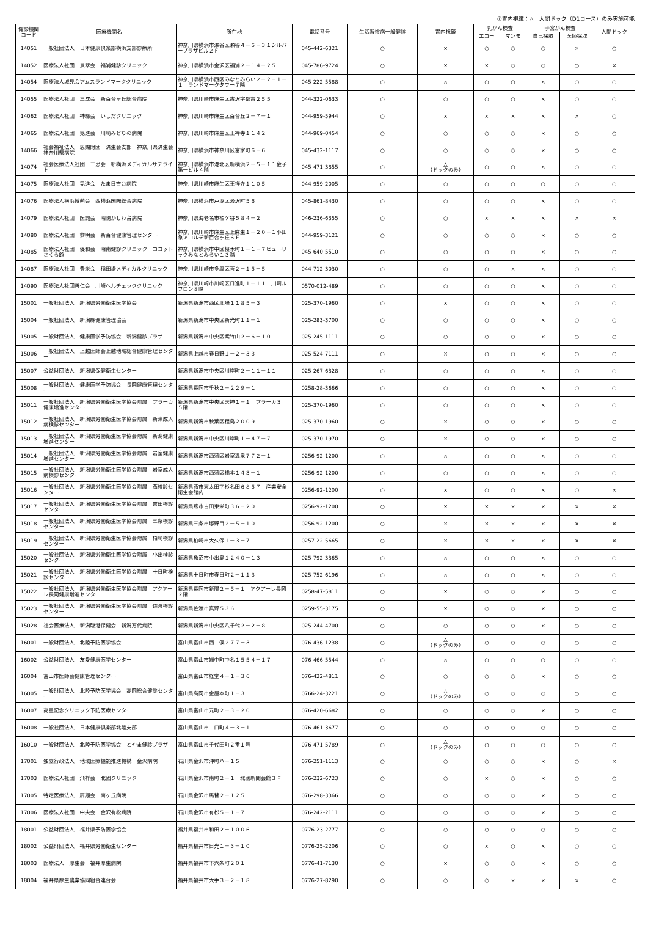①胃内視鏡：△　人間ドック（D1コース）のみ実施可能
| 健診機関コード | 医療機関名 | 所在地 | 電話番号 | 生活習慣病一般健診 | 胃内視鏡 | 乳がん検査 | | 子宮がん検査 | | 人間ドック |
| --- | --- | --- | --- | --- | --- | --- | --- | --- | --- | --- |
| | | | | | | エコー | マンモ | 自己採取 | 医師採取 | |
| 14051 | 一般社団法人 日本健康倶楽部横浜支部診療所 | 神奈川県横浜市瀬谷区瀬谷４－５－３１シルバープラザビル２Ｆ | 045-442-6321 | ○ | × | ○ | ○ | ○ | × | ○ |
| 14052 | 医療法人社団 景翠会 福浦健診クリニック | 神奈川県横浜市金沢区福浦２－１４－２５ | 045-786-9724 | ○ | × | × | ○ | ○ | ○ | × |
| 14054 | 医療法人城見会アムスランドマーククリニック | 神奈川県横浜市西区みなとみらい２－２－１－１ ランドマークタワー７階 | 045-222-5588 | ○ | × | ○ | ○ | × | ○ | ○ |
| 14055 | 医療法人社団 三成会 新百合ヶ丘総合病院 | 神奈川県川崎市麻生区古沢字都古２５５ | 044-322-0633 | ○ | ○ | ○ | ○ | × | ○ | ○ |
| 14062 | 医療法人社団 神緑会 いしだクリニック | 神奈川県川崎市麻生区百合丘２－７－１ | 044-959-5944 | ○ | × | × | × | × | × | ○ |
| 14065 | 医療法人社団 晃進会 川崎みどりの病院 | 神奈川県川崎市麻生区王禅寺１１４２ | 044-969-0454 | ○ | ○ | ○ | ○ | × | ○ | ○ |
| 14066 | 社会福祉法人 恩賜財団 済生会支部 神奈川県済生会 神奈川県病院 | 神奈川県横浜市神奈川区富家町６－６ | 045-432-1117 | ○ | ○ | ○ | ○ | × | ○ | ○ |
| 14074 | 社会医療法人社団 三思会 新横浜メディカルサテライト | 神奈川県横浜市港北区新横浜２－５－１１金子第一ビル４階 | 045-471-3855 | ○ | △ （ドックのみ） | ○ | ○ | × | ○ | ○ |
| 14075 | 医療法人社団 晃進会 たま日吉台病院 | 神奈川県川崎市麻生区王禅寺１１０５ | 044-959-2005 | ○ | ○ | ○ | ○ | ○ | ○ | ○ |
| 14076 | 医療法人横浜博萌会 西横浜国際総合病院 | 神奈川県横浜市戸塚区汲沢町５６ | 045-861-8430 | ○ | ○ | ○ | ○ | × | ○ | ○ |
| 14079 | 医療法人社団 医誠会 湘陽かしわ台病院 | 神奈川県海老名市柏ケ谷５８４－２ | 046-236-6355 | ○ | ○ | × | × | × | × | × |
| 14080 | 医療法人社団 黎明会 新百合健康管理センター | 神奈川県川崎市麻生区上麻生１－２０－１小田急アコルデ新百合ヶ丘６Ｆ | 044-959-3121 | ○ | ○ | ○ | ○ | × | ○ | ○ |
| 14085 | 医療法人社団 優和会 湘南健診クリニック ココットさくら館 | 神奈川県横浜市中区桜木町１－１－７ヒューリックみなとみらい１３階 | 045-640-5510 | ○ | ○ | ○ | ○ | × | ○ | ○ |
| 14087 | 医療法人社団 豊栄会 稲田堤メディカルクリニック | 神奈川県川崎市多摩区菅２－１５－５ | 044-712-3030 | ○ | ○ | ○ | × | × | ○ | ○ |
| 14090 | 医療法人社団善仁会 川崎ヘルチェッククリニック | 神奈川県川崎市川崎区日進町１－１１ 川崎ルフロン８階 | 0570-012-489 | ○ | ○ | ○ | ○ | × | ○ | ○ |
| 15001 | 一般社団法人 新潟県労働衛生医学協会 | 新潟県新潟市西区北場１１８５－３ | 025-370-1960 | ○ | × | ○ | ○ | × | ○ | ○ |
| 15004 | 一般社団法人 新潟縣健康管理協会 | 新潟県新潟市中央区新光町１１－１ | 025-283-3700 | ○ | ○ | ○ | ○ | × | ○ | ○ |
| 15005 | 一般財団法人 健康医学予防協会 新潟健診プラザ | 新潟県新潟市中央区紫竹山２－６－１０ | 025-245-1111 | ○ | ○ | ○ | ○ | × | ○ | ○ |
| 15006 | 一般社団法人 上越医師会上越地域総合健康管理センター | 新潟県上越市春日野１－２－３３ | 025-524-7111 | ○ | × | ○ | ○ | × | ○ | ○ |
| 15007 | 公益財団法人 新潟県保健衛生センター | 新潟県新潟市中央区川岸町２－１１－１１ | 025-267-6328 | ○ | ○ | ○ | ○ | × | ○ | ○ |
| 15008 | 一般財団法人 健康医学予防協会 長岡健康管理センター | 新潟県長岡市千秋２－２２９－１ | 0258-28-3666 | ○ | ○ | ○ | ○ | × | ○ | ○ |
| 15011 | 一般社団法人 新潟県労働衛生医学協会附属 プラーカ健康増進センター | 新潟県新潟市中央区天神１－１ プラーカ３ ５階 | 025-370-1960 | ○ | ○ | ○ | ○ | × | ○ | ○ |
| 15012 | 一般社団法人 新潟県労働衛生医学協会附属 新津成人病検診センター | 新潟県新潟市秋葉区程島２００９ | 025-370-1960 | ○ | × | ○ | ○ | × | ○ | ○ |
| 15013 | 一般社団法人 新潟県労働衛生医学協会附属 新潟健康増進センター | 新潟県新潟市中央区川岸町１－４７－７ | 025-370-1970 | ○ | × | ○ | ○ | × | ○ | ○ |
| 15014 | 一般社団法人 新潟県労働衛生医学協会附属 岩室健康増進センター | 新潟県新潟市西蒲区岩室温泉７７２－１ | 0256-92-1200 | ○ | × | ○ | ○ | × | ○ | ○ |
| 15015 | 一般社団法人 新潟県労働衛生医学協会附属 岩室成人病検診センター | 新潟県新潟市西蒲区橋本１４３－１ | 0256-92-1200 | ○ | ○ | ○ | ○ | × | ○ | ○ |
| 15016 | 一般社団法人 新潟県労働衛生医学協会附属 燕検診センター | 新潟県燕市東太田字杉名田６８５７ 産業安全衛生会館内 | 0256-92-1200 | ○ | × | ○ | ○ | × | ○ | × |
| 15017 | 一般社団法人 新潟県労働衛生医学協会附属 吉田検診センター | 新潟県燕市吉田東栄町３６－２０ | 0256-92-1200 | ○ | × | × | × | × | × | × |
| 15018 | 一般社団法人 新潟県労働衛生医学協会附属 三条検診センター | 新潟県三条市塚野目２－５－１０ | 0256-92-1200 | ○ | × | × | × | × | × | × |
| 15019 | 一般社団法人 新潟県労働衛生医学協会附属 柏崎検診センター | 新潟県柏崎市大久保１－３－７ | 0257-22-5665 | ○ | × | × | × | × | × | × |
| 15020 | 一般社団法人 新潟県労働衛生医学協会附属 小出検診センター | 新潟県魚沼市小出島１２４０－１３ | 025-792-3365 | ○ | × | ○ | ○ | × | ○ | ○ |
| 15021 | 一般社団法人 新潟県労働衛生医学協会附属 十日町検診センター | 新潟県十日町市春日町２－１１３ | 025-752-6196 | ○ | × | ○ | ○ | × | ○ | ○ |
| 15022 | 一般社団法人 新潟県労働衛生医学協会附属 アクアーレ長岡健康増進センター | 新潟県長岡市新陽２－５－１ アクアーレ長岡２階 | 0258-47-5811 | ○ | × | ○ | ○ | × | ○ | ○ |
| 15023 | 一般社団法人 新潟県労働衛生医学協会附属 佐渡検診センター | 新潟県佐渡市真野５３６ | 0259-55-3175 | ○ | × | ○ | ○ | × | ○ | ○ |
| 15028 | 社会医療法人 新潟臨港保健会 新潟万代病院 | 新潟県新潟市中央区八千代２－２－８ | 025-244-4700 | ○ | ○ | ○ | ○ | × | ○ | ○ |
| 16001 | 一般財団法人 北陸予防医学協会 | 富山県富山市西二俣２７７－３ | 076-436-1238 | ○ | △ （ドックのみ） | ○ | ○ | ○ | ○ | ○ |
| 16002 | 公益財団法人 友愛健康医学センター | 富山県富山市婦中町中名１５５４－１７ | 076-466-5544 | ○ | × | ○ | ○ | ○ | ○ | ○ |
| 16004 | 富山市医師会健康管理センター | 富山県富山市経堂４－１－３６ | 076-422-4811 | ○ | ○ | ○ | ○ | × | ○ | ○ |
| 16005 | 一般財団法人 北陸予防医学協会 高岡総合健診センター | 富山県高岡市金屋本町１－３ | 0766-24-3221 | ○ | △ （ドックのみ） | ○ | ○ | ○ | ○ | ○ |
| 16007 | 高重記念クリニック予防医療センター | 富山県富山市元町２－３－２０ | 076-420-6682 | ○ | ○ | ○ | ○ | × | ○ | ○ |
| 16008 | 一般社団法人 日本健康倶楽部北陸支部 | 富山県富山市二口町４－３－１ | 076-461-3677 | ○ | ○ | ○ | ○ | ○ | ○ | ○ |
| 16010 | 一般財団法人 北陸予防医学協会 とやま健診プラザ | 富山県富山市千代田町２番１号 | 076-471-5789 | ○ | △ （ドックのみ） | ○ | ○ | ○ | ○ | ○ |
| 17001 | 独立行政法人 地域医療機能推進機構 金沢病院 | 石川県金沢市沖町ハ－１５ | 076-251-1113 | ○ | ○ | ○ | ○ | × | ○ | × |
| 17003 | 医療法人社団 飛祥会 北國クリニック | 石川県金沢市南町２－１ 北國新聞会館３Ｆ | 076-232-6723 | ○ | ○ | × | ○ | × | ○ | ○ |
| 17005 | 特定医療法人 扇翔会 南ヶ丘病院 | 石川県金沢市馬替２－１２５ | 076-298-3366 | ○ | ○ | ○ | ○ | × | ○ | ○ |
| 17006 | 医療法人社団 中央会 金沢有松病院 | 石川県金沢市有松５－１－７ | 076-242-2111 | ○ | ○ | ○ | ○ | × | ○ | ○ |
| 18001 | 公益財団法人 福井県予防医学協会 | 福井県福井市和田２－１００６ | 0776-23-2777 | ○ | ○ | ○ | ○ | ○ | ○ | ○ |
| 18002 | 公益財団法人 福井県労働衛生センター | 福井県福井市日光１－３－１０ | 0776-25-2206 | ○ | ○ | × | ○ | × | ○ | ○ |
| 18003 | 医療法人 厚生会 福井厚生病院 | 福井県福井市下六条町２０１ | 0776-41-7130 | ○ | × | ○ | ○ | × | ○ | ○ |
| 18004 | 福井県厚生農業協同組合連合会 | 福井県福井市大手３－２－１８ | 0776-27-8290 | ○ | ○ | ○ | × | × | × | ○ |